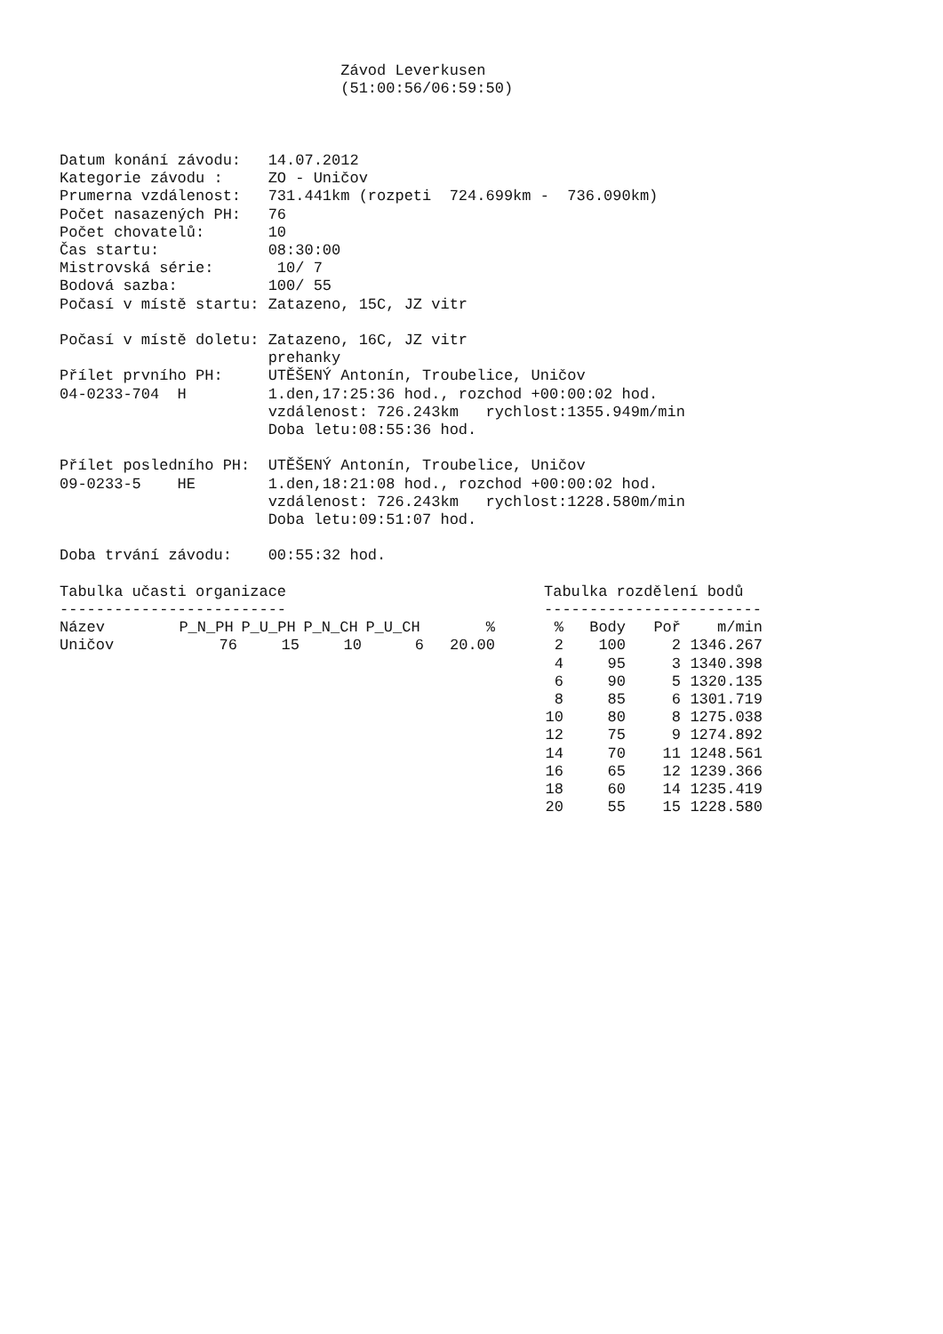Závod Leverkusen
                               (51:00:56/06:59:50)



Datum konání závodu:   14.07.2012
Kategorie závodu :     ZO - Uničov
Prumerna vzdálenost:   731.441km (rozpeti  724.699km -  736.090km)
Počet nasazených PH:   76
Počet chovatelů:       10
Čas startu:            08:30:00
Mistrovská série:       10/ 7
Bodová sazba:          100/ 55
Počasí v místě startu: Zatazeno, 15C, JZ vitr

Počasí v místě doletu: Zatazeno, 16C, JZ vitr
                       prehanky
Přílet prvního PH:     UTĚŠENÝ Antonín, Troubelice, Uničov
04-0233-704  H         1.den,17:25:36 hod., rozchod +00:00:02 hod.
                       vzdálenost: 726.243km   rychlost:1355.949m/min
                       Doba letu:08:55:36 hod.

Přílet posledního PH:  UTĚŠENÝ Antonín, Troubelice, Uničov
09-0233-5    HE        1.den,18:21:08 hod., rozchod +00:00:02 hod.
                       vzdálenost: 726.243km   rychlost:1228.580m/min
                       Doba letu:09:51:07 hod.

Doba trvání závodu:    00:55:32 hod.
Tabulka učasti organizace
-------------------------
| Název | P_N_PH | P_U_PH | P_N_CH | P_U_CH | % |
| --- | --- | --- | --- | --- | --- |
| Uničov | 76 | 15 | 10 | 6 | 20.00 |
Tabulka rozdělení bodů
------------------------
| % | Body | Poř | m/min |
| --- | --- | --- | --- |
| 2 | 100 | 2 | 1346.267 |
| 4 | 95 | 3 | 1340.398 |
| 6 | 90 | 5 | 1320.135 |
| 8 | 85 | 6 | 1301.719 |
| 10 | 80 | 8 | 1275.038 |
| 12 | 75 | 9 | 1274.892 |
| 14 | 70 | 11 | 1248.561 |
| 16 | 65 | 12 | 1239.366 |
| 18 | 60 | 14 | 1235.419 |
| 20 | 55 | 15 | 1228.580 |